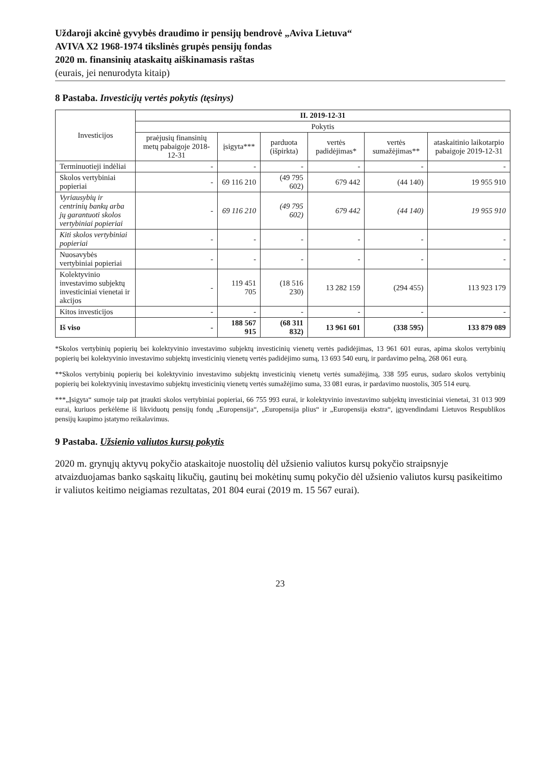Uždaroji akcinė gyvybės draudimo ir pensijų bendrovė „Aviva Lietuva“
AVIVA X2 1968-1974 tikslinės grupės pensijų fondas
2020 m. finansinių ataskaitų aiškinamasis raštas
(eurais, jei nenurodyta kitaip)
8 Pastaba. Investicijų vertės pokytis (tęsinys)
| Investicijos | II. 2019-12-31 | | | | | |
| --- | --- | --- | --- | --- | --- | --- |
| | Pokytis | | | | | |
| | praėjusių finansinių metų pabaigoje 2018-12-31 | įsigyta*** | parduota (išpirkta) | vertės padidėjimas* | vertės sumažėjimas** | ataskaitinio laikotarpio pabaigoje 2019-12-31 |
| Terminuotieji indėliai | - | - | - | - | - | - |
| Skolos vertybiniai popieriai | - | 69 116 210 | (49 795 602) | 679 442 | (44 140) | 19 955 910 |
| Vyriausybių ir centrinių bankų arba jų garantuoti skolos vertybiniai popieriai | - | 69 116 210 | (49 795 602) | 679 442 | (44 140) | 19 955 910 |
| Kiti skolos vertybiniai popieriai | - | - | - | - | - | - |
| Nuosavybės vertybiniai popieriai | - | - | - | - | - | - |
| Kolektyvinio investavimo subjektų investiciniai vienetai ir akcijos | - | 119 451 705 | (18 516 230) | 13 282 159 | (294 455) | 113 923 179 |
| Kitos investicijos | - | - | - | - | - | - |
| Iš viso | - | 188 567 915 | (68 311 832) | 13 961 601 | (338 595) | 133 879 089 |
*Skolos vertybinių popierių bei kolektyvinio investavimo subjektų investicinių vienetų vertės padidėjimas, 13 961 601 euras, apima skolos vertybinių popierių bei kolektyvinio investavimo subjektų investicinių vienetų vertės padidėjimo sumą, 13 693 540 eurų, ir pardavimo pelną, 268 061 eurą.
**Skolos vertybinių popierių bei kolektyvinio investavimo subjektų investicinių vienetų vertės sumažėjimą, 338 595 eurus, sudaro skolos vertybinių popierių bei kolektyvinių investavimo subjektų investicinių vienetų vertės sumažėjimo suma, 33 081 euras, ir pardavimo nuostolis, 305 514 eurų.
***„Įsigyta“ sumoje taip pat įtraukti skolos vertybiniai popieriai, 66 755 993 eurai, ir kolektyvinio investavimo subjektų investiciniai vienetai, 31 013 909 eurai, kuriuos perkėlėme iš likviduotų pensijų fondų „Europensija“, „Europensija plius“ ir „Europensija ekstra“, įgyvendindami Lietuvos Respublikos pensijų kaupimo įstatymo reikalavimus.
9 Pastaba. Užsienio valiutos kursų pokytis
2020 m. grynųjų aktyvų pokyčio ataskaitoje nuostolių dėl užsienio valiutos kursų pokyčio straipsnyje atvaizduojamas banko sąskaitų likučių, gautinų bei mokėtinų sumų pokyčio dėl užsienio valiutos kursų pasikeitimo ir valiutos keitimo neigiamas rezultatas, 201 804 eurai (2019 m. 15 567 eurai).
23